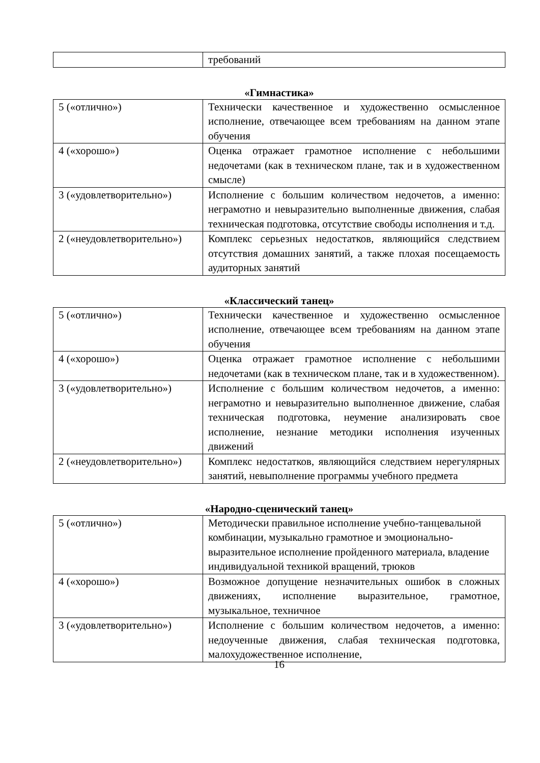| | требований |
«Гимнастика»
| 5 («отлично») | Технически качественное и художественно осмысленное исполнение, отвечающее всем требованиям на данном этапе обучения |
| 4 («хорошо») | Оценка отражает грамотное исполнение с небольшими недочетами (как в техническом плане, так и в художественном смысле) |
| 3 («удовлетворительно») | Исполнение с большим количеством недочетов, а именно: неграмотно и невыразительно выполненные движения, слабая техническая подготовка, отсутствие свободы исполнения и т.д. |
| 2 («неудовлетворительно») | Комплекс серьезных недостатков, являющийся следствием отсутствия домашних занятий, а также плохая посещаемость аудиторных занятий |
«Классический танец»
| 5 («отлично») | Технически качественное и художественно осмысленное исполнение, отвечающее всем требованиям на данном этапе обучения |
| 4 («хорошо») | Оценка отражает грамотное исполнение с небольшими недочетами (как в техническом плане, так и в художественном). |
| 3 («удовлетворительно») | Исполнение с большим количеством недочетов, а именно: неграмотно и невыразительно выполненное движение, слабая техническая подготовка, неумение анализировать свое исполнение, незнание методики исполнения изученных движений |
| 2 («неудовлетворительно») | Комплекс недостатков, являющийся следствием нерегулярных занятий, невыполнение программы учебного предмета |
«Народно-сценический танец»
| 5 («отлично») | Методически правильное исполнение учебно-танцевальной комбинации, музыкально грамотное и эмоционально-выразительное исполнение пройденного материала, владение индивидуальной техникой вращений, трюков |
| 4 («хорошо») | Возможное допущение незначительных ошибок в сложных движениях, исполнение выразительное, грамотное, музыкальное, техничное |
| 3 («удовлетворительно») | Исполнение с большим количеством недочетов, а именно: недоученные движения, слабая техническая подготовка, малохудожественное исполнение, |
16